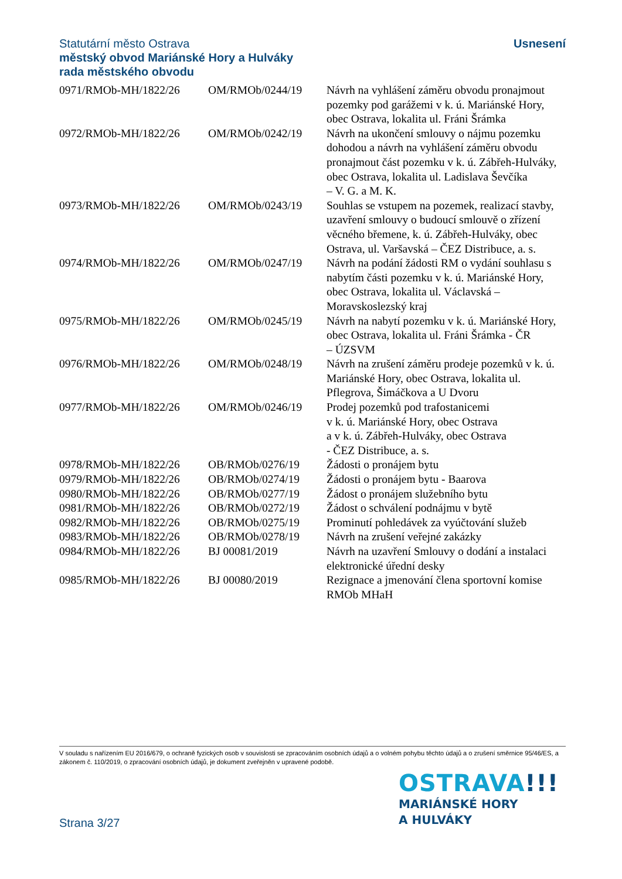Statutární město Ostrava
městský obvod Mariánské Hory a Hulváky
rada městského obvodu
Usnesení
| 0971/RMOb-MH/1822/26 | OM/RMOb/0244/19 | Návrh na vyhlášení záměru obvodu pronajmout pozemky pod garážemi v k. ú. Mariánské Hory, obec Ostrava, lokalita ul. Fráni Šrámka |
| 0972/RMOb-MH/1822/26 | OM/RMOb/0242/19 | Návrh na ukončení smlouvy o nájmu pozemku dohodou a návrh na vyhlášení záměru obvodu pronajmout část pozemku v k. ú. Zábřeh-Hulváky, obec Ostrava, lokalita ul. Ladislava Ševčíka – V. G. a M. K. |
| 0973/RMOb-MH/1822/26 | OM/RMOb/0243/19 | Souhlas se vstupem na pozemek, realizací stavby, uzavření smlouvy o budoucí smlouvě o zřízení věcného břemene, k. ú. Zábřeh-Hulváky, obec Ostrava, ul. Varšavská – ČEZ Distribuce, a. s. |
| 0974/RMOb-MH/1822/26 | OM/RMOb/0247/19 | Návrh na podání žádosti RM o vydání souhlasu s nabytím části pozemku v k. ú. Mariánské Hory, obec Ostrava, lokalita ul. Václavská – Moravskoslezský kraj |
| 0975/RMOb-MH/1822/26 | OM/RMOb/0245/19 | Návrh na nabytí pozemku v k. ú. Mariánské Hory, obec Ostrava, lokalita ul. Fráni Šrámka - ČR – ÚZSVM |
| 0976/RMOb-MH/1822/26 | OM/RMOb/0248/19 | Návrh na zrušení záměru prodeje pozemků v k. ú. Mariánské Hory, obec Ostrava, lokalita ul. Pflegrova, Šimáčkova a U Dvoru |
| 0977/RMOb-MH/1822/26 | OM/RMOb/0246/19 | Prodej pozemků pod trafostanicemi v k. ú. Mariánské Hory, obec Ostrava a v k. ú. Zábřeh-Hulváky, obec Ostrava - ČEZ Distribuce, a. s. |
| 0978/RMOb-MH/1822/26 | OB/RMOb/0276/19 | Žádosti o pronájem bytu |
| 0979/RMOb-MH/1822/26 | OB/RMOb/0274/19 | Žádosti o pronájem bytu - Baarova |
| 0980/RMOb-MH/1822/26 | OB/RMOb/0277/19 | Žádost o pronájem služebního bytu |
| 0981/RMOb-MH/1822/26 | OB/RMOb/0272/19 | Žádost o schválení podnájmu v bytě |
| 0982/RMOb-MH/1822/26 | OB/RMOb/0275/19 | Prominutí pohledávek za vyúčtování služeb |
| 0983/RMOb-MH/1822/26 | OB/RMOb/0278/19 | Návrh na zrušení veřejné zakázky |
| 0984/RMOb-MH/1822/26 | BJ 00081/2019 | Návrh na uzavření Smlouvy o dodání a instalaci elektronické úřední desky |
| 0985/RMOb-MH/1822/26 | BJ 00080/2019 | Rezignace a jmenování člena sportovní komise RMOb MHaH |
V souladu s nařízením EU 2016/679, o ochraně fyzických osob v souvislosti se zpracováním osobních údajů a o volném pohybu těchto údajů a o zrušení směrnice 95/46/ES, a zákonem č. 110/2019, o zpracování osobních údajů, je dokument zveřejněn v upravené podobě.
OSTRAVA!!!
MARIÁNSKÉ HORY
A HULVÁKY
Strana 3/27